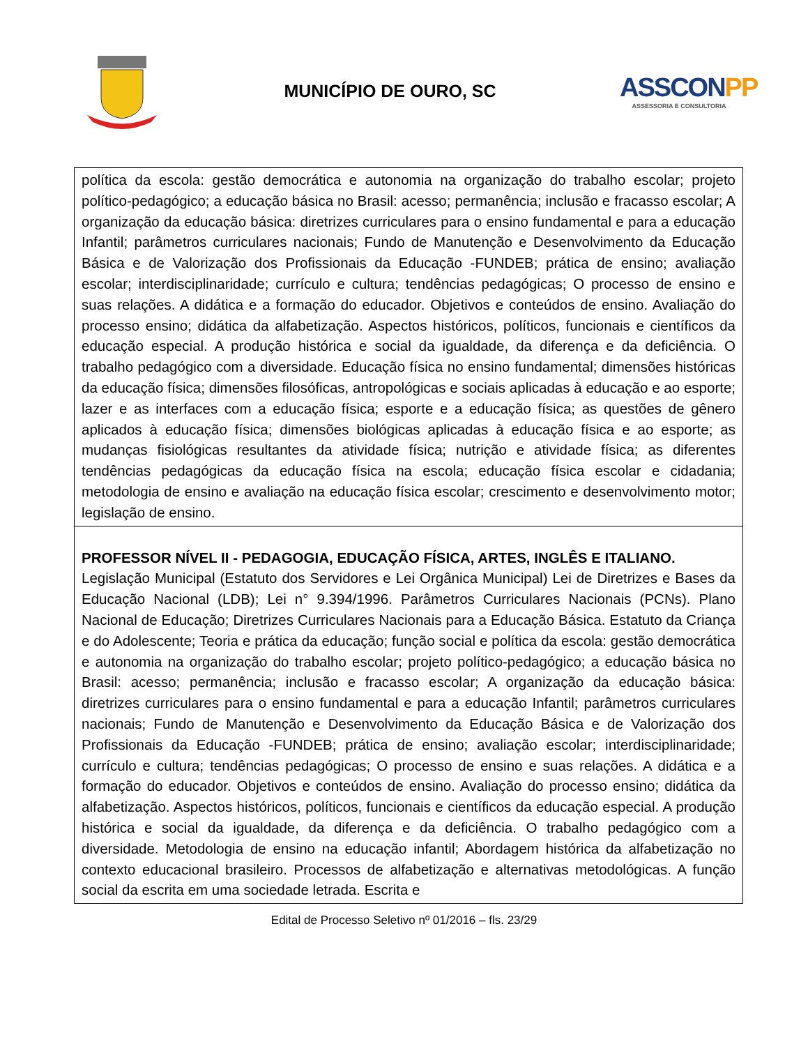MUNICÍPIO DE OURO, SC
ASSCONPP
ASSESSORIA E CONSULTORIA
| política da escola: gestão democrática e autonomia na organização do trabalho escolar; projeto político-pedagógico; a educação básica no Brasil: acesso; permanência; inclusão e fracasso escolar; A organização da educação básica: diretrizes curriculares para o ensino fundamental e para a educação Infantil; parâmetros curriculares nacionais; Fundo de Manutenção e Desenvolvimento da Educação Básica e de Valorização dos Profissionais da Educação -FUNDEB; prática de ensino; avaliação escolar; interdisciplinaridade; currículo e cultura; tendências pedagógicas; O processo de ensino e suas relações. A didática e a formação do educador. Objetivos e conteúdos de ensino. Avaliação do processo ensino; didática da alfabetização. Aspectos históricos, políticos, funcionais e científicos da educação especial. A produção histórica e social da igualdade, da diferença e da deficiência. O trabalho pedagógico com a diversidade. Educação física no ensino fundamental; dimensões históricas da educação física; dimensões filosóficas, antropológicas e sociais aplicadas à educação e ao esporte; lazer e as interfaces com a educação física; esporte e a educação física; as questões de gênero aplicados à educação física; dimensões biológicas aplicadas à educação física e ao esporte; as mudanças fisiológicas resultantes da atividade física; nutrição e atividade física; as diferentes tendências pedagógicas da educação física na escola; educação física escolar e cidadania; metodologia de ensino e avaliação na educação física escolar; crescimento e desenvolvimento motor; legislação de ensino. |
| PROFESSOR NÍVEL II - PEDAGOGIA, EDUCAÇÃO FÍSICA, ARTES, INGLÊS E ITALIANO. Legislação Municipal (Estatuto dos Servidores e Lei Orgânica Municipal) Lei de Diretrizes e Bases da Educação Nacional (LDB); Lei n° 9.394/1996. Parâmetros Curriculares Nacionais (PCNs). Plano Nacional de Educação; Diretrizes Curriculares Nacionais para a Educação Básica. Estatuto da Criança e do Adolescente; Teoria e prática da educação; função social e política da escola: gestão democrática e autonomia na organização do trabalho escolar; projeto político-pedagógico; a educação básica no Brasil: acesso; permanência; inclusão e fracasso escolar; A organização da educação básica: diretrizes curriculares para o ensino fundamental e para a educação Infantil; parâmetros curriculares nacionais; Fundo de Manutenção e Desenvolvimento da Educação Básica e de Valorização dos Profissionais da Educação -FUNDEB; prática de ensino; avaliação escolar; interdisciplinaridade; currículo e cultura; tendências pedagógicas; O processo de ensino e suas relações. A didática e a formação do educador. Objetivos e conteúdos de ensino. Avaliação do processo ensino; didática da alfabetização. Aspectos históricos, políticos, funcionais e científicos da educação especial. A produção histórica e social da igualdade, da diferença e da deficiência. O trabalho pedagógico com a diversidade. Metodologia de ensino na educação infantil; Abordagem histórica da alfabetização no contexto educacional brasileiro. Processos de alfabetização e alternativas metodológicas. A função social da escrita em uma sociedade letrada. Escrita e |
Edital de Processo Seletivo nº 01/2016 – fls. 23/29